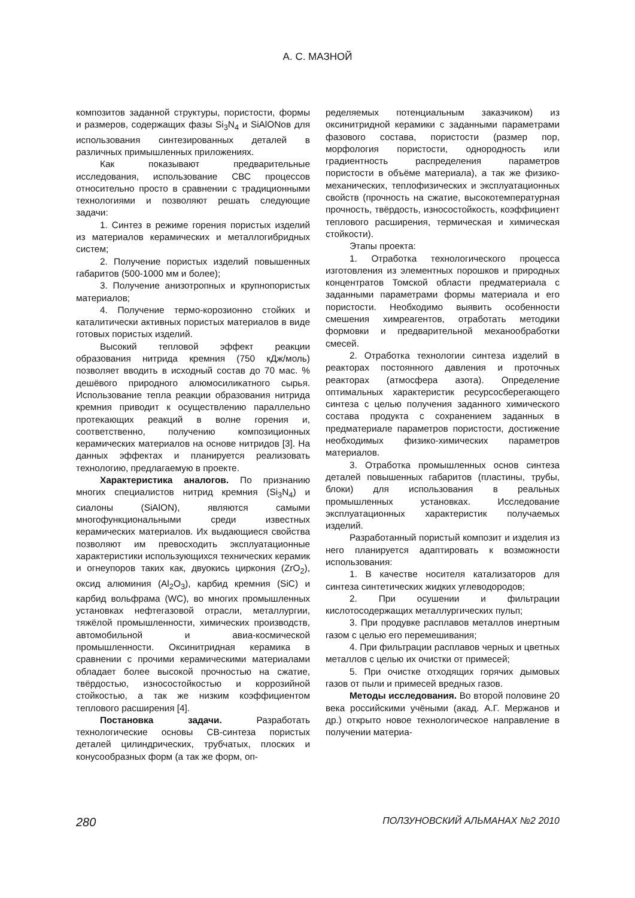А. С. МАЗНОЙ
композитов заданной структуры, пористости, формы и размеров, содержащих фазы Si<sub>3</sub>N<sub>4</sub> и SiAlONов для использования синтезированных деталей в различных примышленных приложениях.
Как показывают предварительные исследования, использование СВС процессов относительно просто в сравнении с традиционными технологиями и позволяют решать следующие задачи:
1. Синтез в режиме горения пористых изделий из материалов керамических и металлогибридных систем;
2. Получение пористых изделий повышенных габаритов (500-1000 мм и более);
3. Получение анизотропных и крупнопористых материалов;
4. Получение термо-корозионно стойких и каталитически активных пористых материалов в виде готовых пористых изделий.
Высокий тепловой эффект реакции образования нитрида кремния (750 кДж/моль) позволяет вводить в исходный состав до 70 мас. % дешёвого природного алюмосиликатного сырья. Использование тепла реакции образования нитрида кремния приводит к осуществлению параллельно протекающих реакций в волне горения и, соответственно, получению композиционных керамических материалов на основе нитридов [3]. На данных эффектах и планируется реализовать технологию, предлагаемую в проекте.
Характеристика аналогов. По признанию многих специалистов нитрид кремния (Si<sub>3</sub>N<sub>4</sub>) и сиалоны (SiAlON), являются самыми многофункциональными среди известных керамических материалов. Их выдающиеся свойства позволяют им превосходить эксплуатационные характеристики использующихся технических керамик и огнеупоров таких как, двуокись циркония (ZrO<sub>2</sub>), оксид алюминия (Al<sub>2</sub>O<sub>3</sub>), карбид кремния (SiC) и карбид вольфрама (WC), во многих промышленных установках нефтегазовой отрасли, металлургии, тяжёлой промышленности, химических производств, автомобильной и авиа-космической промышленности. Оксинитридная керамика в сравнении с прочими керамическими материалами обладает более высокой прочностью на сжатие, твёрдостью, износостойкостью и коррозийной стойкостью, а так же низким коэффициентом теплового расширения [4].
Постановка задачи. Разработать технологические основы СВ-синтеза пористых деталей цилиндрических, трубчатых, плоских и конусообразных форм (а так же форм, оп-
ределяемых потенциальным заказчиком) из оксинитридной керамики с заданными параметрами фазового состава, пористости (размер пор, морфология пористости, однородность или градиентность распределения параметров пористости в объёме материала), а так же физико-механических, теплофизических и эксплуатационных свойств (прочность на сжатие, высокотемпературная прочность, твёрдость, износостойкость, коэффициент теплового расширения, термическая и химическая стойкости).
Этапы проекта:
1. Отработка технологического процесса изготовления из элементных порошков и природных концентратов Томской области предматериала с заданными параметрами формы материала и его пористости. Необходимо выявить особенности смешения химреагентов, отработать методики формовки и предварительной механообработки смесей.
2. Отработка технологии синтеза изделий в реакторах постоянного давления и проточных реакторах (атмосфера азота). Определение оптимальных характеристик ресурсосберегающего синтеза с целью получения заданного химического состава продукта с сохранением заданных в предматериале параметров пористости, достижение необходимых физико-химических параметров материалов.
3. Отработка промышленных основ синтеза деталей повышенных габаритов (пластины, трубы, блоки) для использования в реальных промышленных установках. Исследование эксплуатационных характеристик получаемых изделий.
Разработанный пористый композит и изделия из него планируется адаптировать к возможности использования:
1. В качестве носителя катализаторов для синтеза синтетических жидких углеводородов;
2. При осушении и фильтрации кислотосодержащих металлургических пульп;
3. При продувке расплавов металлов инертным газом с целью его перемешивания;
4. При фильтрации расплавов черных и цветных металлов с целью их очистки от примесей;
5. При очистке отходящих горячих дымовых газов от пыли и примесей вредных газов.
Методы исследования. Во второй половине 20 века российскими учёными (акад. А.Г. Мержанов и др.) открыто новое технологическое направление в получении материа-
280 ПОЛЗУНОВСКИЙ АЛЬМАНАХ №2 2010